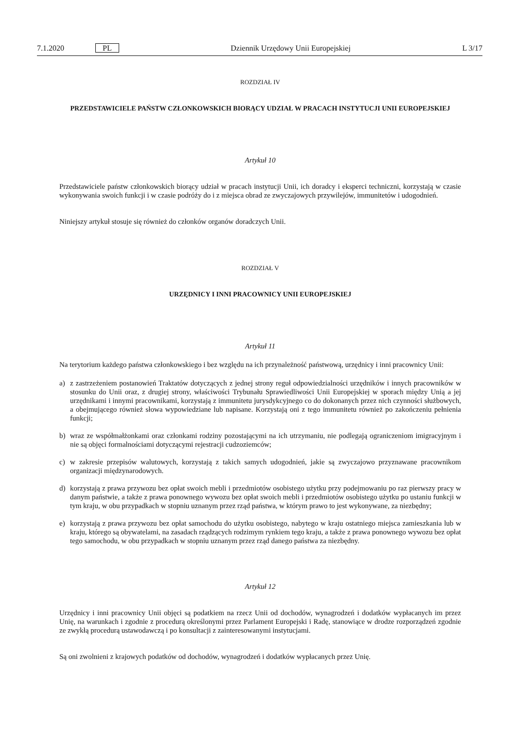7.1.2020 PL Dziennik Urzędowy Unii Europejskiej L 3/17
ROZDZIAŁ IV
PRZEDSTAWICIELE PAŃSTW CZŁONKOWSKICH BIORĄCY UDZIAŁ W PRACACH INSTYTUCJI UNII EUROPEJSKIEJ
Artykuł 10
Przedstawiciele państw członkowskich biorący udział w pracach instytucji Unii, ich doradcy i eksperci techniczni, korzystają w czasie wykonywania swoich funkcji i w czasie podróży do i z miejsca obrad ze zwyczajowych przywilejów, immunitetów i udogodnień.
Niniejszy artykuł stosuje się również do członków organów doradczych Unii.
ROZDZIAŁ V
URZĘDNICY I INNI PRACOWNICY UNII EUROPEJSKIEJ
Artykuł 11
Na terytorium każdego państwa członkowskiego i bez względu na ich przynależność państwową, urzędnicy i inni pracownicy Unii:
a) z zastrzeżeniem postanowień Traktatów dotyczących z jednej strony reguł odpowiedzialności urzędników i innych pracowników w stosunku do Unii oraz, z drugiej strony, właściwości Trybunału Sprawiedliwości Unii Europejskiej w sporach między Unią a jej urzędnikami i innymi pracownikami, korzystają z immunitetu jurysdykcyjnego co do dokonanych przez nich czynności służbowych, a obejmującego również słowa wypowiedziane lub napisane. Korzystają oni z tego immunitetu również po zakończeniu pełnienia funkcji;
b) wraz ze współmałżonkami oraz członkami rodziny pozostającymi na ich utrzymaniu, nie podlegają ograniczeniom imigracyjnym i nie są objęci formalnościami dotyczącymi rejestracji cudzoziemców;
c) w zakresie przepisów walutowych, korzystają z takich samych udogodnień, jakie są zwyczajowo przyznawane pracownikom organizacji międzynarodowych.
d) korzystają z prawa przywozu bez opłat swoich mebli i przedmiotów osobistego użytku przy podejmowaniu po raz pierwszy pracy w danym państwie, a także z prawa ponownego wywozu bez opłat swoich mebli i przedmiotów osobistego użytku po ustaniu funkcji w tym kraju, w obu przypadkach w stopniu uznanym przez rząd państwa, w którym prawo to jest wykonywane, za niezbędny;
e) korzystają z prawa przywozu bez opłat samochodu do użytku osobistego, nabytego w kraju ostatniego miejsca zamieszkania lub w kraju, którego są obywatelami, na zasadach rządzących rodzimym rynkiem tego kraju, a także z prawa ponownego wywozu bez opłat tego samochodu, w obu przypadkach w stopniu uznanym przez rząd danego państwa za niezbędny.
Artykuł 12
Urzędnicy i inni pracownicy Unii objęci są podatkiem na rzecz Unii od dochodów, wynagrodzeń i dodatków wypłacanych im przez Unię, na warunkach i zgodnie z procedurą określonymi przez Parlament Europejski i Radę, stanowiące w drodze rozporządzeń zgodnie ze zwykłą procedurą ustawodawczą i po konsultacji z zainteresowanymi instytucjami.
Są oni zwolnieni z krajowych podatków od dochodów, wynagrodzeń i dodatków wypłacanych przez Unię.